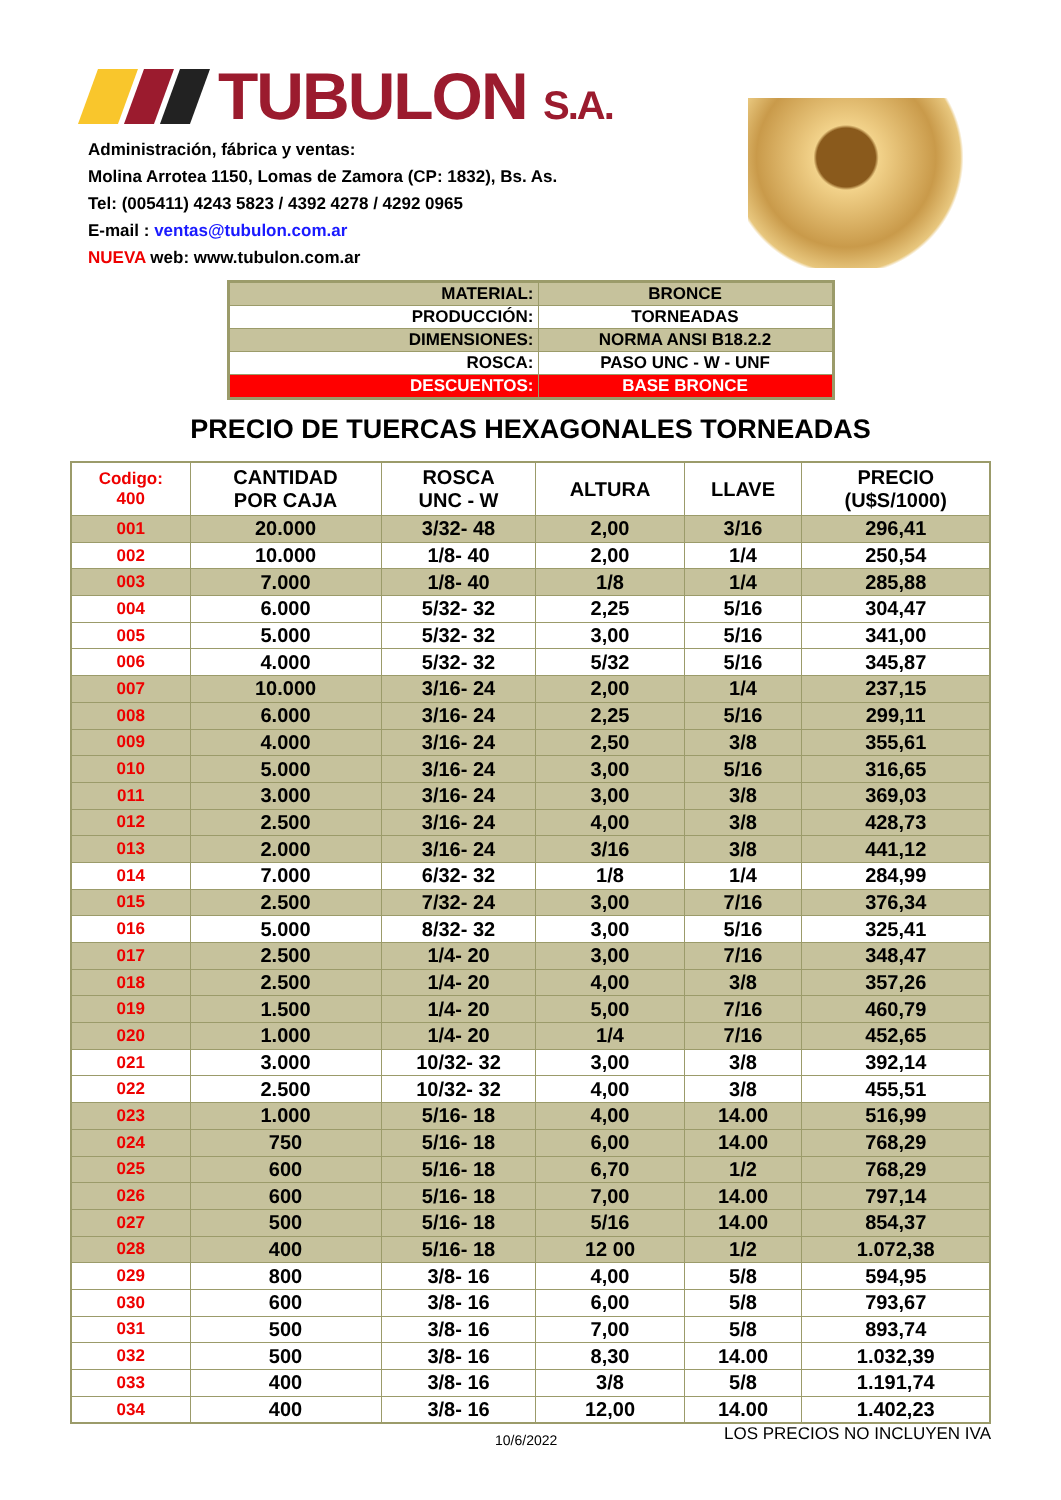TUBULON S.A.
Administración, fábrica y ventas:
Molina Arrotea 1150, Lomas de Zamora (CP: 1832), Bs. As.
Tel: (005411) 4243 5823 / 4392 4278 / 4292 0965
E-mail : ventas@tubulon.com.ar
NUEVA web: www.tubulon.com.ar
| MATERIAL: | BRONCE |
| PRODUCCIÓN: | TORNEADAS |
| DIMENSIONES: | NORMA ANSI B18.2.2 |
| ROSCA: | PASO UNC - W - UNF |
| DESCUENTOS: | BASE BRONCE |
PRECIO DE TUERCAS HEXAGONALES TORNEADAS
| Codigo: 400 | CANTIDAD POR CAJA | ROSCA UNC - W | ALTURA | LLAVE | PRECIO (U$S/1000) |
| --- | --- | --- | --- | --- | --- |
| 001 | 20.000 | 3/32- 48 | 2,00 | 3/16 | 296,41 |
| 002 | 10.000 | 1/8- 40 | 2,00 | 1/4 | 250,54 |
| 003 | 7.000 | 1/8- 40 | 1/8 | 1/4 | 285,88 |
| 004 | 6.000 | 5/32- 32 | 2,25 | 5/16 | 304,47 |
| 005 | 5.000 | 5/32- 32 | 3,00 | 5/16 | 341,00 |
| 006 | 4.000 | 5/32- 32 | 5/32 | 5/16 | 345,87 |
| 007 | 10.000 | 3/16- 24 | 2,00 | 1/4 | 237,15 |
| 008 | 6.000 | 3/16- 24 | 2,25 | 5/16 | 299,11 |
| 009 | 4.000 | 3/16- 24 | 2,50 | 3/8 | 355,61 |
| 010 | 5.000 | 3/16- 24 | 3,00 | 5/16 | 316,65 |
| 011 | 3.000 | 3/16- 24 | 3,00 | 3/8 | 369,03 |
| 012 | 2.500 | 3/16- 24 | 4,00 | 3/8 | 428,73 |
| 013 | 2.000 | 3/16- 24 | 3/16 | 3/8 | 441,12 |
| 014 | 7.000 | 6/32- 32 | 1/8 | 1/4 | 284,99 |
| 015 | 2.500 | 7/32- 24 | 3,00 | 7/16 | 376,34 |
| 016 | 5.000 | 8/32- 32 | 3,00 | 5/16 | 325,41 |
| 017 | 2.500 | 1/4- 20 | 3,00 | 7/16 | 348,47 |
| 018 | 2.500 | 1/4- 20 | 4,00 | 3/8 | 357,26 |
| 019 | 1.500 | 1/4- 20 | 5,00 | 7/16 | 460,79 |
| 020 | 1.000 | 1/4- 20 | 1/4 | 7/16 | 452,65 |
| 021 | 3.000 | 10/32- 32 | 3,00 | 3/8 | 392,14 |
| 022 | 2.500 | 10/32- 32 | 4,00 | 3/8 | 455,51 |
| 023 | 1.000 | 5/16- 18 | 4,00 | 14.00 | 516,99 |
| 024 | 750 | 5/16- 18 | 6,00 | 14.00 | 768,29 |
| 025 | 600 | 5/16- 18 | 6,70 | 1/2 | 768,29 |
| 026 | 600 | 5/16- 18 | 7,00 | 14.00 | 797,14 |
| 027 | 500 | 5/16- 18 | 5/16 | 14.00 | 854,37 |
| 028 | 400 | 5/16- 18 | 12 00 | 1/2 | 1.072,38 |
| 029 | 800 | 3/8- 16 | 4,00 | 5/8 | 594,95 |
| 030 | 600 | 3/8- 16 | 6,00 | 5/8 | 793,67 |
| 031 | 500 | 3/8- 16 | 7,00 | 5/8 | 893,74 |
| 032 | 500 | 3/8- 16 | 8,30 | 14.00 | 1.032,39 |
| 033 | 400 | 3/8- 16 | 3/8 | 5/8 | 1.191,74 |
| 034 | 400 | 3/8- 16 | 12,00 | 14.00 | 1.402,23 |
10/6/2022 LOS PRECIOS NO INCLUYEN IVA